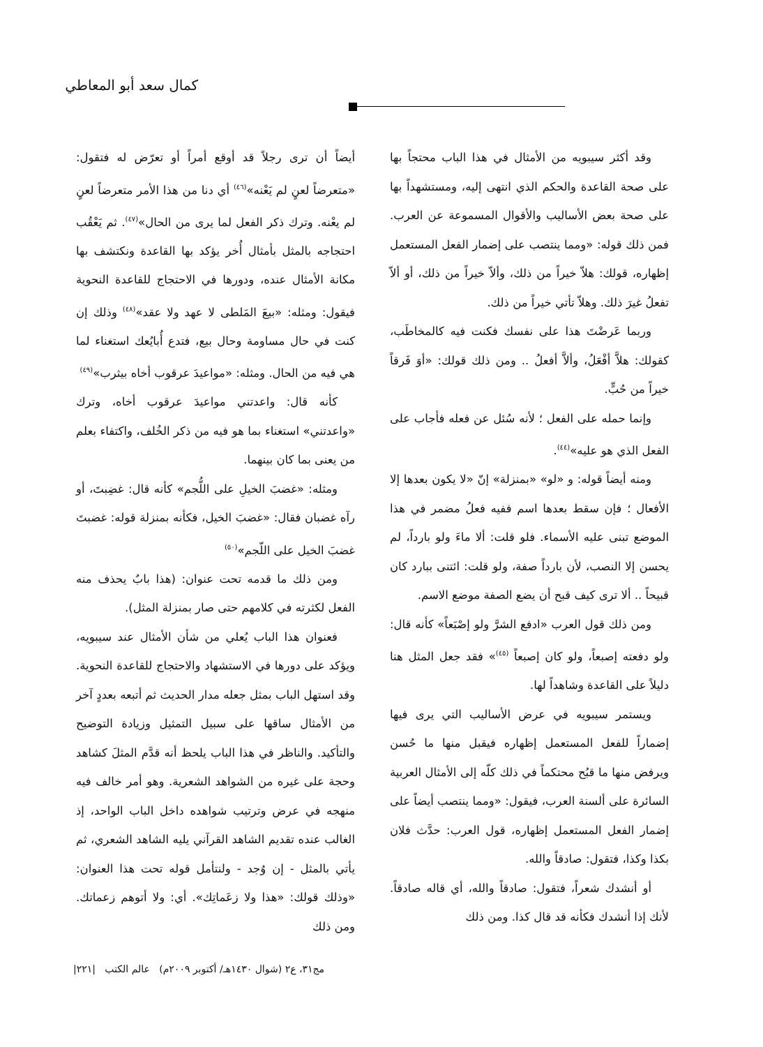كمال سعد أبو المعاطي
وقد أكثر سيبويه من الأمثال في هذا الباب محتجاً بها على صحة القاعدة والحكم الذي انتهى إليه، ومستشهداً بها على صحة بعض الأساليب والأقوال المسموعة عن العرب. فمن ذلك قوله: «ومما ينتصب على إضمار الفعل المستعمل إظهاره، قولك: هلاّ خيراً من ذلك، وألاّ خيراً من ذلك، أو ألاّ تفعلُ غيرَ ذلك. وهلاّ تأتي خيراً من ذلك.
وربما عَرضْتَ هذا على نفسك فكنت فيه كالمخاطَب، كقولك: هلاَّ أفْعَلُ، وألاَّ أفعلُ .. ومن ذلك قولك: «أوَ فَرقاً خيراً من حُبٍّ.
وإنما حمله على الفعل ؛ لأنه سُئل عن فعله فأجاب على الفعل الذي هو عليه»<sup>(٤٤)</sup>.
ومنه أيضاً قوله: و «لو» «بمنزلة» إنّ «لا يكون بعدها إلا الأفعال ؛ فإن سقط بعدها اسم ففيه فعلُ مضمر في هذا الموضع تبنى عليه الأسماء. فلو قلت: ألا ماءَ ولو بارداً، لم يحسن إلا النصب، لأن بارداً صفة، ولو قلت: ائتنى ببارد كان قبيحاً .. ألا ترى كيف قبح أن يضع الصفة موضع الاسم.
ومن ذلك قول العرب «ادفع الشرَّ ولو إصْبَعاً» كأنه قال: ولو دفعته إصبعاً، ولو كان إصبعاً <sup>(٤٥)</sup>» فقد جعل المثل هنا دليلاً على القاعدة وشاهداً لها.
ويستمر سيبويه في عرض الأساليب التي يرى فيها إضماراً للفعل المستعمل إظهاره فيقبل منها ما حُسن ويرفض منها ما قبُح محتكماً في ذلك كلّه إلى الأمثال العربية السائرة على ألسنة العرب، فيقول: «ومما ينتصب أيضاً على إضمار الفعل المستعمل إظهاره، قول العرب: حدَّث فلان بكذا وكذا، فتقول: صادقاً والله.
أو أنشدك شعراً، فتقول: صادقاً والله، أي قاله صادقاً. لأنك إذا أنشدك فكأنه قد قال كذا. ومن ذلك
أيضاً أن ترى رجلاً قد أوقع أمراً أو تعرّض له فتقول: «متعرضاً لعنٍ لم يَعْنه»<sup>(٤٦)</sup> أي دنا من هذا الأمر متعرضاً لعنٍ لم يعْنه. وترك ذكر الفعل لما يرى من الحال»<sup>(٤٧)</sup>. ثم يَعْقُب احتجاجه بالمثل بأمثال أُخر يؤكد بها القاعدة ونكتشف بها مكانة الأمثال عنده، ودورها في الاحتجاج للقاعدة النحوية فيقول: ومثله: «بيعَ المَلطى لا عهد ولا عقد»<sup>(٤٨)</sup> وذلك إن كنت في حال مساومة وحال بيع، فتدع أُبايُعك استغناء لما هي فيه من الحال. ومثله: «مواعيدَ عرقوب أخاه بيثرب»<sup>(٤٩)</sup>
كأنه قال: واعدتني مواعيدَ عرقوب أخاه، وترك «واعدتني» استغناء بما هو فيه من ذكر الخُلف، واكتفاء بعلم من يعنى بما كان بينهما.
ومثله: «غضبَ الخيلِ على اللُّجم» كأنه قال: غضِبتَ، أو رآه غضبان فقال: «غضبَ الخيل، فكأنه بمنزلة قوله: غضبتَ غضبَ الخيل على اللّجم»<sup>(٥٠)</sup>
ومن ذلك ما قدمه تحت عنوان: (هذا بابٌ يحذف منه الفعل لكثرته في كلامهم حتى صار بمنزلة المثل).
فعنوان هذا الباب يُعلي من شأن الأمثال عند سيبويه، ويؤكد على دورها في الاستشهاد والاحتجاج للقاعدة النحوية. وقد استهل الباب بمثل جعله مدار الحديث ثم أتبعه بعددٍ آخر من الأمثال ساقها على سبيل التمثيل وزيادة التوضيح والتأكيد. والناظر في هذا الباب يلحظ أنه قدَّم المثلَ كشاهد وحجة على غيره من الشواهد الشعرية. وهو أمر خالف فيه منهجه في عرض وترتيب شواهده داخل الباب الواحد، إذ الغالب عنده تقديم الشاهد القرآني يليه الشاهد الشعري، ثم يأتي بالمثل - إن وُجد - ولنتأمل قوله تحت هذا العنوان: «وذلك قولك: «هذا ولا زعَماتِك». أي: ولا أتوهم زعماتك. ومن ذلك
مج٣١، ع٢ (شوال ١٤٣٠هـ/ أكتوبر ٢٠٠٩م) عالم الكتب |٢٢١|